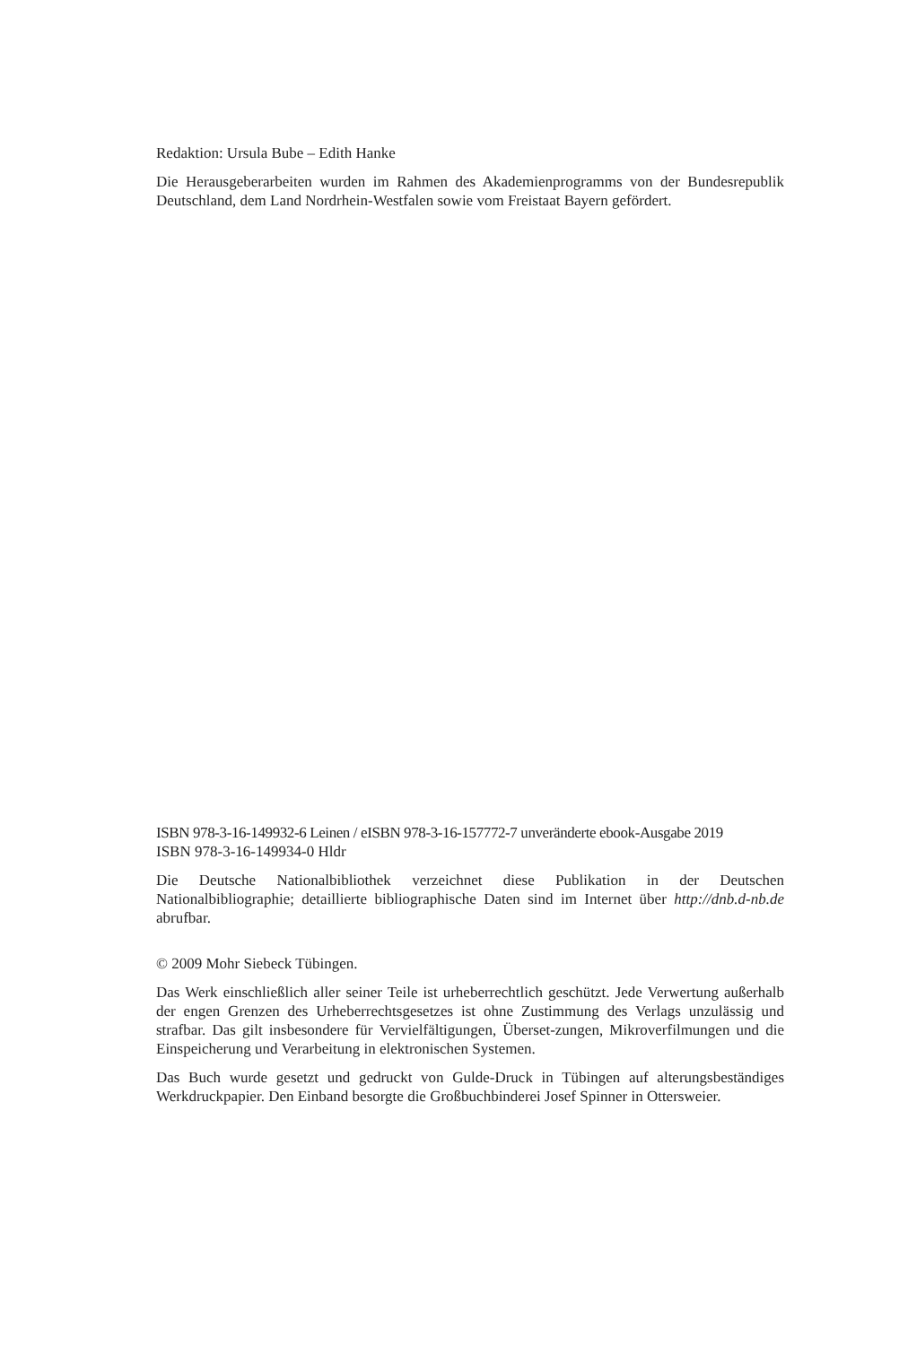Redaktion: Ursula Bube – Edith Hanke
Die Herausgeberarbeiten wurden im Rahmen des Akademienprogramms von der Bundesrepublik Deutschland, dem Land Nordrhein-Westfalen sowie vom Freistaat Bayern gefördert.
ISBN 978-3-16-149932-6 Leinen / eISBN 978-3-16-157772-7 unveränderte ebook-Ausgabe 2019
ISBN 978-3-16-149934-0 Hldr
Die Deutsche Nationalbibliothek verzeichnet diese Publikation in der Deutschen Nationalbibliographie; detaillierte bibliographische Daten sind im Internet über http://dnb.d-nb.de abrufbar.
© 2009 Mohr Siebeck Tübingen.
Das Werk einschließlich aller seiner Teile ist urheberrechtlich geschützt. Jede Verwertung außerhalb der engen Grenzen des Urheberrechtsgesetzes ist ohne Zustimmung des Verlags unzulässig und strafbar. Das gilt insbesondere für Vervielfältigungen, Überset-zungen, Mikroverfilmungen und die Einspeicherung und Verarbeitung in elektronischen Systemen.
Das Buch wurde gesetzt und gedruckt von Gulde-Druck in Tübingen auf alterungsbeständiges Werkdruckpapier. Den Einband besorgte die Großbuchbinderei Josef Spinner in Ottersweier.